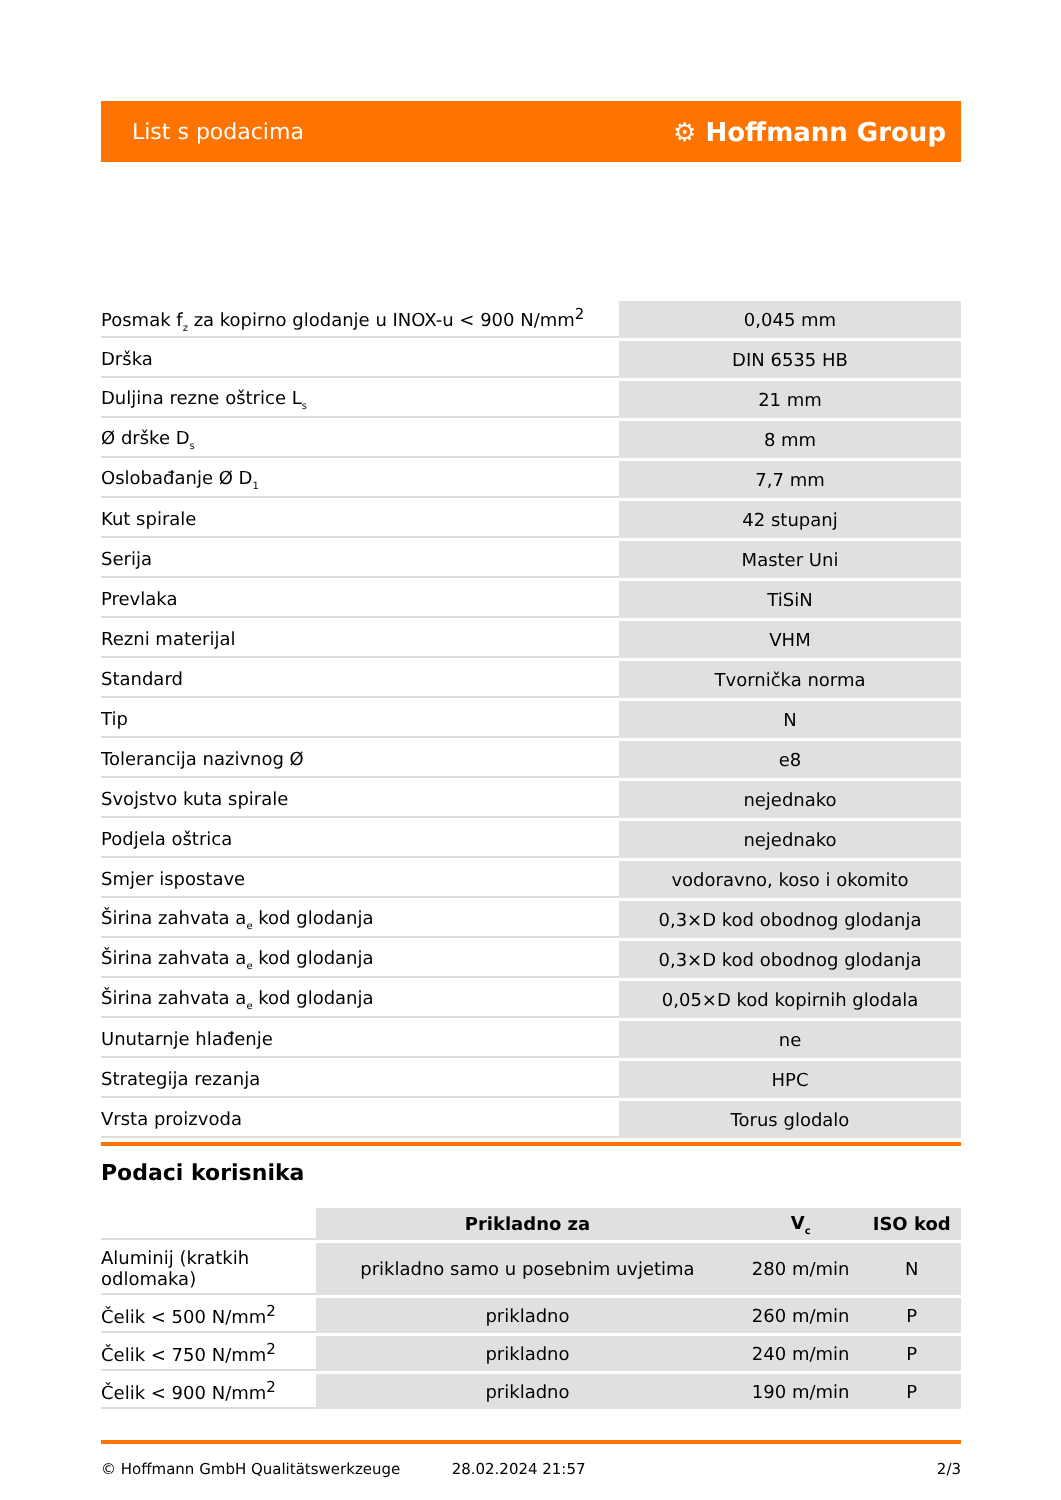List s podacima ⚙ Hoffmann Group
| Posmak f<sub>z</sub> za kopirno glodanje u INOX-u < 900 N/mm<sup>2</sup> | 0,045 mm |
| Drška | DIN 6535 HB |
| Duljina rezne oštrice L<sub>s</sub> | 21 mm |
| Ø drške D<sub>s</sub> | 8 mm |
| Oslobađanje Ø D<sub>1</sub> | 7,7 mm |
| Kut spirale | 42 stupanj |
| Serija | Master Uni |
| Prevlaka | TiSiN |
| Rezni materijal | VHM |
| Standard | Tvornička norma |
| Tip | N |
| Tolerancija nazivnog Ø | e8 |
| Svojstvo kuta spirale | nejednako |
| Podjela oštrica | nejednako |
| Smjer ispostave | vodoravno, koso i okomito |
| Širina zahvata a<sub>e</sub> kod glodanja | 0,3×D kod obodnog glodanja |
| Širina zahvata a<sub>e</sub> kod glodanja | 0,3×D kod obodnog glodanja |
| Širina zahvata a<sub>e</sub> kod glodanja | 0,05×D kod kopirnih glodala |
| Unutarnje hlađenje | ne |
| Strategija rezanja | HPC |
| Vrsta proizvoda | Torus glodalo |
Podaci korisnika
| | Prikladno za | V<sub>c</sub> | ISO kod |
| Aluminij (kratkih odlomaka) | prikladno samo u posebnim uvjetima | 280 m/min | N |
| Čelik < 500 N/mm<sup>2</sup> | prikladno | 260 m/min | P |
| Čelik < 750 N/mm<sup>2</sup> | prikladno | 240 m/min | P |
| Čelik < 900 N/mm<sup>2</sup> | prikladno | 190 m/min | P |
© Hoffmann GmbH Qualitätswerkzeuge 28.02.2024 21:57 2/3